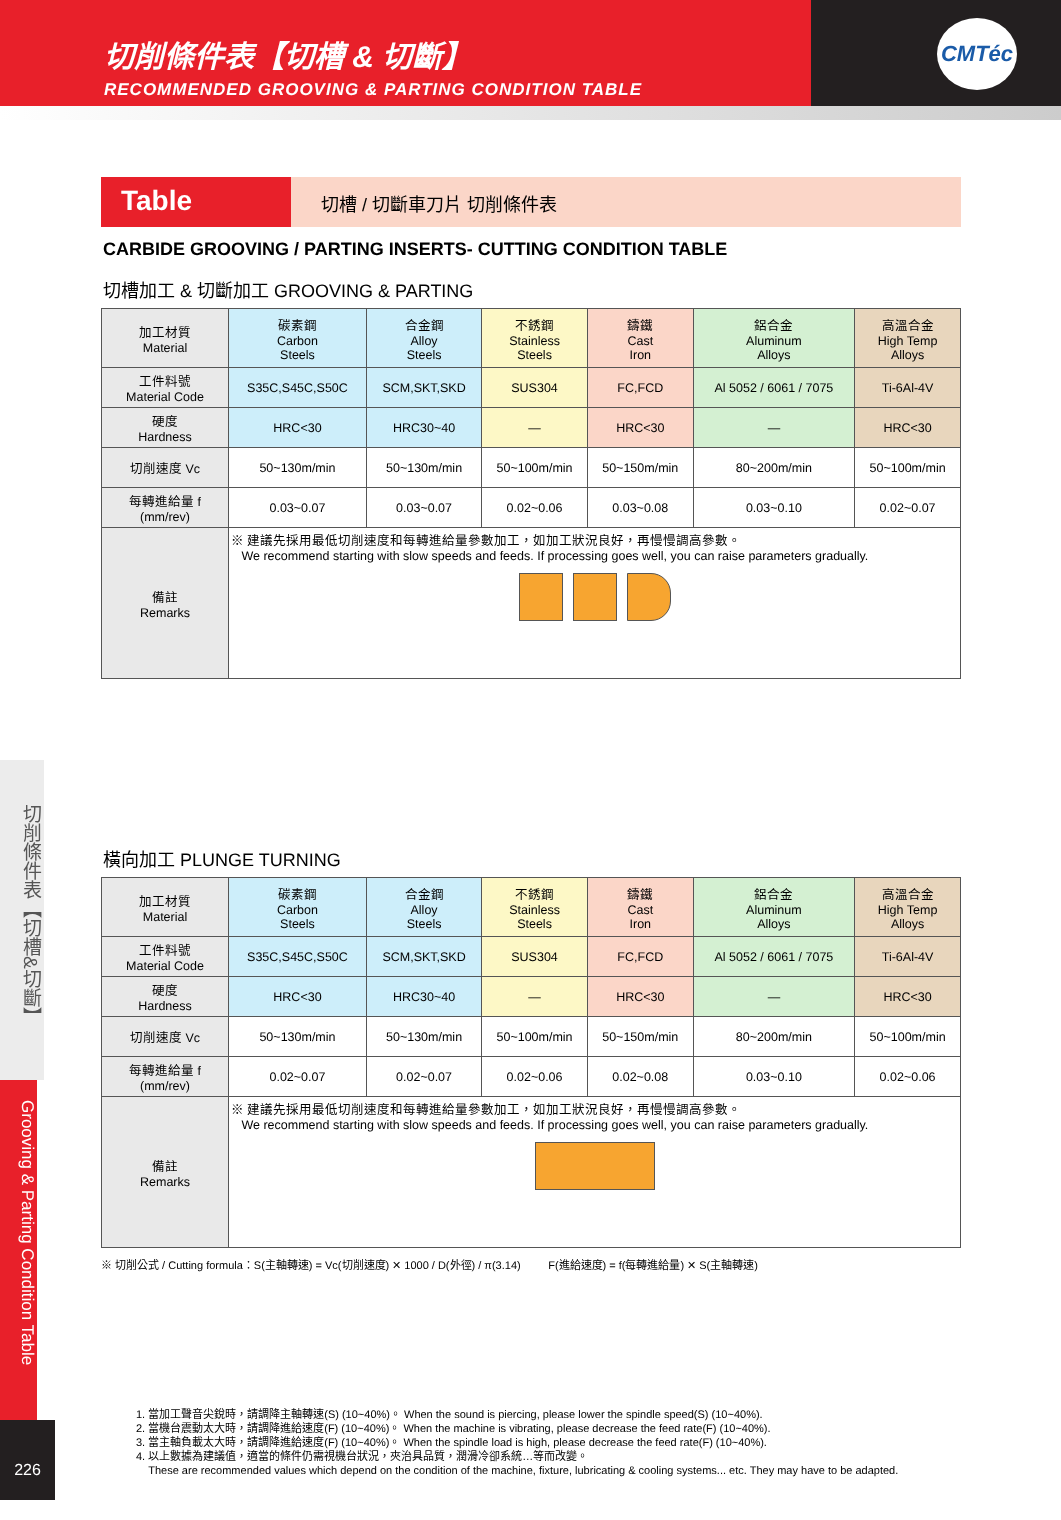切削條件表【切槽 & 切斷】
RECOMMENDED GROOVING & PARTING CONDITION TABLE
CMTéc
Table
切槽 / 切斷車刀片 切削條件表
CARBIDE GROOVING / PARTING INSERTS- CUTTING CONDITION TABLE
切槽加工 & 切斷加工 GROOVING & PARTING
| 加工材質 Material | 碳素鋼 Carbon Steels | 合金鋼 Alloy Steels | 不銹鋼 Stainless Steels | 鑄鐵 Cast Iron | 鋁合金 Aluminum Alloys | 高溫合金 High Temp Alloys |
| 工件料號 Material Code | S35C,S45C,S50C | SCM,SKT,SKD | SUS304 | FC,FCD | Al 5052 / 6061 / 7075 | Ti-6Al-4V |
| 硬度 Hardness | HRC<30 | HRC30~40 | — | HRC<30 | — | HRC<30 |
| 切削速度 Vc | 50~130m/min | 50~130m/min | 50~100m/min | 50~150m/min | 80~200m/min | 50~100m/min |
| 每轉進給量 f (mm/rev) | 0.03~0.07 | 0.03~0.07 | 0.02~0.06 | 0.03~0.08 | 0.03~0.10 | 0.02~0.07 |
| 備註 Remarks | ※ 建議先採用最低切削速度和每轉進給量參數加工，如加工狀況良好，再慢慢調高參數。 We recommend starting with slow speeds and feeds. If processing goes well, you can raise parameters gradually. | | | | | |
橫向加工 PLUNGE TURNING
| 加工材質 Material | 碳素鋼 Carbon Steels | 合金鋼 Alloy Steels | 不銹鋼 Stainless Steels | 鑄鐵 Cast Iron | 鋁合金 Aluminum Alloys | 高溫合金 High Temp Alloys |
| 工件料號 Material Code | S35C,S45C,S50C | SCM,SKT,SKD | SUS304 | FC,FCD | Al 5052 / 6061 / 7075 | Ti-6Al-4V |
| 硬度 Hardness | HRC<30 | HRC30~40 | — | HRC<30 | — | HRC<30 |
| 切削速度 Vc | 50~130m/min | 50~130m/min | 50~100m/min | 50~150m/min | 80~200m/min | 50~100m/min |
| 每轉進給量 f (mm/rev) | 0.02~0.07 | 0.02~0.07 | 0.02~0.06 | 0.02~0.08 | 0.03~0.10 | 0.02~0.06 |
| 備註 Remarks | ※ 建議先採用最低切削速度和每轉進給量參數加工，如加工狀況良好，再慢慢調高參數。 We recommend starting with slow speeds and feeds. If processing goes well, you can raise parameters gradually. | | | | | |
※ 切削公式 / Cutting formula：S(主軸轉速) = Vc(切削速度) ✕ 1000 / D(外徑) / π(3.14) F(進給速度) = f(每轉進給量) ✕ S(主軸轉速)
切削條件表【切槽&切斷】
Grooving & Parting Condition Table
226
1. 當加工聲音尖銳時，請調降主軸轉速(S) (10~40%)。 When the sound is piercing, please lower the spindle speed(S) (10~40%).
2. 當機台震動太大時，請調降進給速度(F) (10~40%)。 When the machine is vibrating, please decrease the feed rate(F) (10~40%).
3. 當主軸負載太大時，請調降進給速度(F) (10~40%)。 When the spindle load is high, please decrease the feed rate(F) (10~40%).
4. 以上數據為建議值，適當的條件仍需視機台狀況，夾治具品質，潤滑冷卻系統…等而改變。
These are recommended values which depend on the condition of the machine, fixture, lubricating & cooling systems... etc. They may have to be adapted.